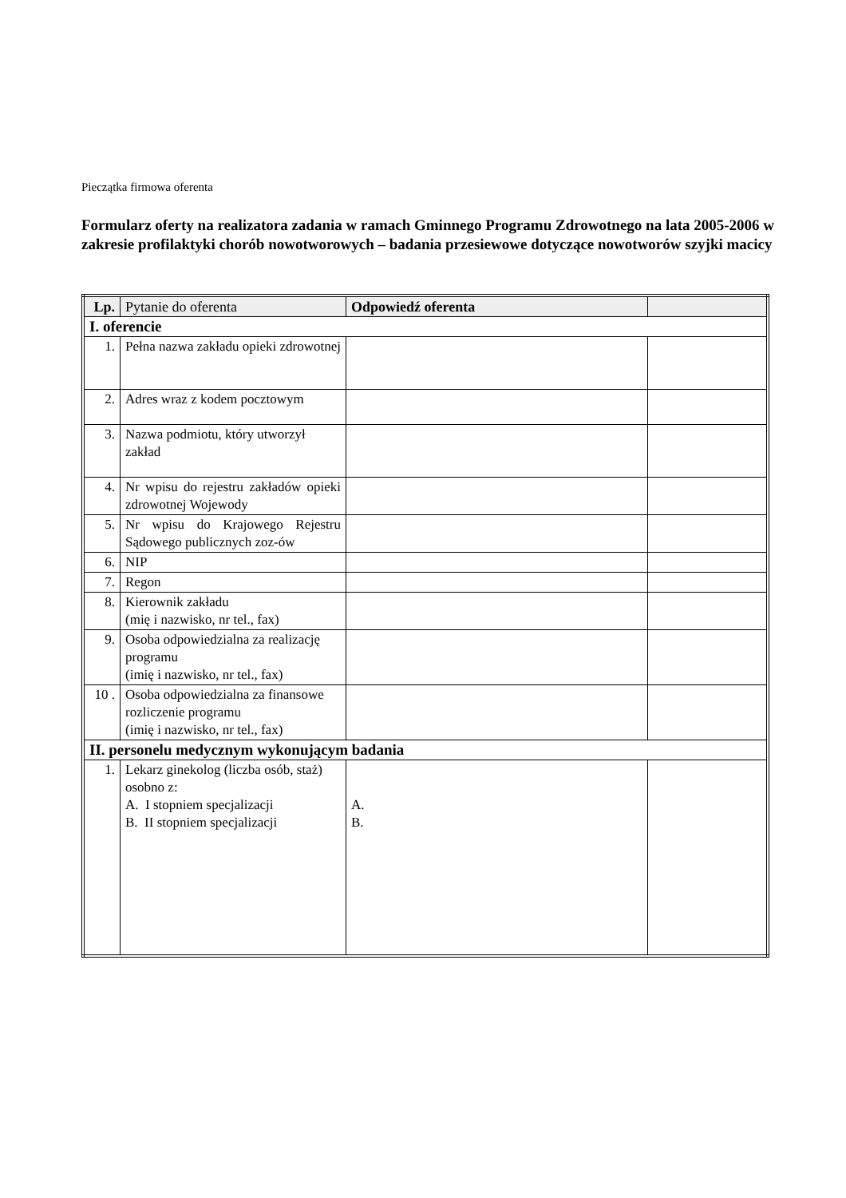Pieczątka firmowa oferenta
Formularz oferty na realizatora zadania w ramach Gminnego Programu Zdrowotnego na lata 2005-2006 w zakresie profilaktyki chorób nowotworowych – badania przesiewowe dotyczące nowotworów szyjki macicy
| Lp. | Pytanie do oferenta | Odpowiedź oferenta | |
| --- | --- | --- | --- |
| I. oferencie | | | |
| 1. | Pełna nazwa zakładu opieki zdrowotnej | | |
| 2. | Adres wraz z kodem pocztowym | | |
| 3. | Nazwa podmiotu, który utworzył zakład | | |
| 4. | Nr wpisu do rejestru zakładów opieki zdrowotnej Wojewody | | |
| 5. | Nr wpisu do Krajowego Rejestru Sądowego publicznych zoz-ów | | |
| 6. | NIP | | |
| 7. | Regon | | |
| 8. | Kierownik zakładu (mię i nazwisko, nr tel., fax) | | |
| 9. | Osoba odpowiedzialna za realizację programu (imię i nazwisko, nr tel., fax) | | |
| 10 . | Osoba odpowiedzialna za finansowe rozliczenie programu (imię i nazwisko, nr tel., fax) | | |
| II. personelu medycznym wykonującym badania | | | |
| 1. | Lekarz ginekolog (liczba osób, staż) osobno z: A. I stopniem specjalizacji B. II stopniem specjalizacji | A. B. | |